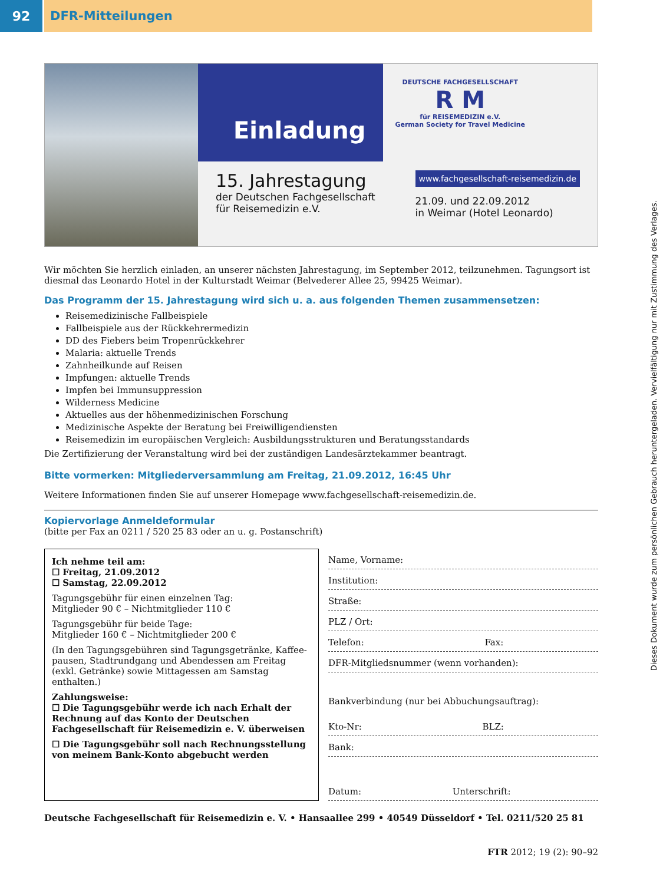92 DFR-Mitteilungen
Einladung
DEUTSCHE FACHGESELLSCHAFT
R M
für REISEMEDIZIN e.V.
German Society for Travel Medicine
15. Jahrestagung
der Deutschen Fachgesellschaft
für Reisemedizin e.V.
www.fachgesellschaft-reisemedizin.de
21.09. und 22.09.2012
in Weimar (Hotel Leonardo)
Wir möchten Sie herzlich einladen, an unserer nächsten Jahrestagung, im September 2012, teilzunehmen. Tagungsort ist diesmal das Leonardo Hotel in der Kulturstadt Weimar (Belvederer Allee 25, 99425 Weimar).
Das Programm der 15. Jahrestagung wird sich u. a. aus folgenden Themen zusammensetzen:
Reisemedizinische Fallbeispiele
Fallbeispiele aus der Rückkehrermedizin
DD des Fiebers beim Tropenrückkehrer
Malaria: aktuelle Trends
Zahnheilkunde auf Reisen
Impfungen: aktuelle Trends
Impfen bei Immunsuppression
Wilderness Medicine
Aktuelles aus der höhenmedizinischen Forschung
Medizinische Aspekte der Beratung bei Freiwilligendiensten
Reisemedizin im europäischen Vergleich: Ausbildungsstrukturen und Beratungsstandards
Die Zertifizierung der Veranstaltung wird bei der zuständigen Landesärztekammer beantragt.
Bitte vormerken: Mitgliederversammlung am Freitag, 21.09.2012, 16:45 Uhr
Weitere Informationen finden Sie auf unserer Homepage www.fachgesellschaft-reisemedizin.de.
Kopiervorlage Anmeldeformular
(bitte per Fax an 0211 / 520 25 83 oder an u. g. Postanschrift)
Ich nehme teil am:
☐ Freitag, 21.09.2012
☐ Samstag, 22.09.2012
Tagungsgebühr für einen einzelnen Tag:
Mitglieder 90 € – Nichtmitglieder 110 €
Tagungsgebühr für beide Tage:
Mitglieder 160 € – Nichtmitglieder 200 €
(In den Tagungsgebühren sind Tagungsgetränke, Kaffee-pausen, Stadtrundgang und Abendessen am Freitag (exkl. Getränke) sowie Mittagessen am Samstag enthalten.)
Zahlungsweise:
☐ Die Tagungsgebühr werde ich nach Erhalt der Rechnung auf das Konto der Deutschen Fachgesellschaft für Reisemedizin e. V. überweisen
☐ Die Tagungsgebühr soll nach Rechnungsstellung von meinem Bank-Konto abgebucht werden
Name, Vorname:
Institution:
Straße:
PLZ / Ort:
Telefon: Fax:
DFR-Mitgliedsnummer (wenn vorhanden):
Bankverbindung (nur bei Abbuchungsauftrag):
Kto-Nr: BLZ:
Bank:
Datum: Unterschrift:
Deutsche Fachgesellschaft für Reisemedizin e. V. • Hansaallee 299 • 40549 Düsseldorf • Tel. 0211/520 25 81
FTR 2012; 19 (2): 90–92
Dieses Dokument wurde zum persönlichen Gebrauch heruntergeladen. Vervielfältigung nur mit Zustimmung des Verlages.